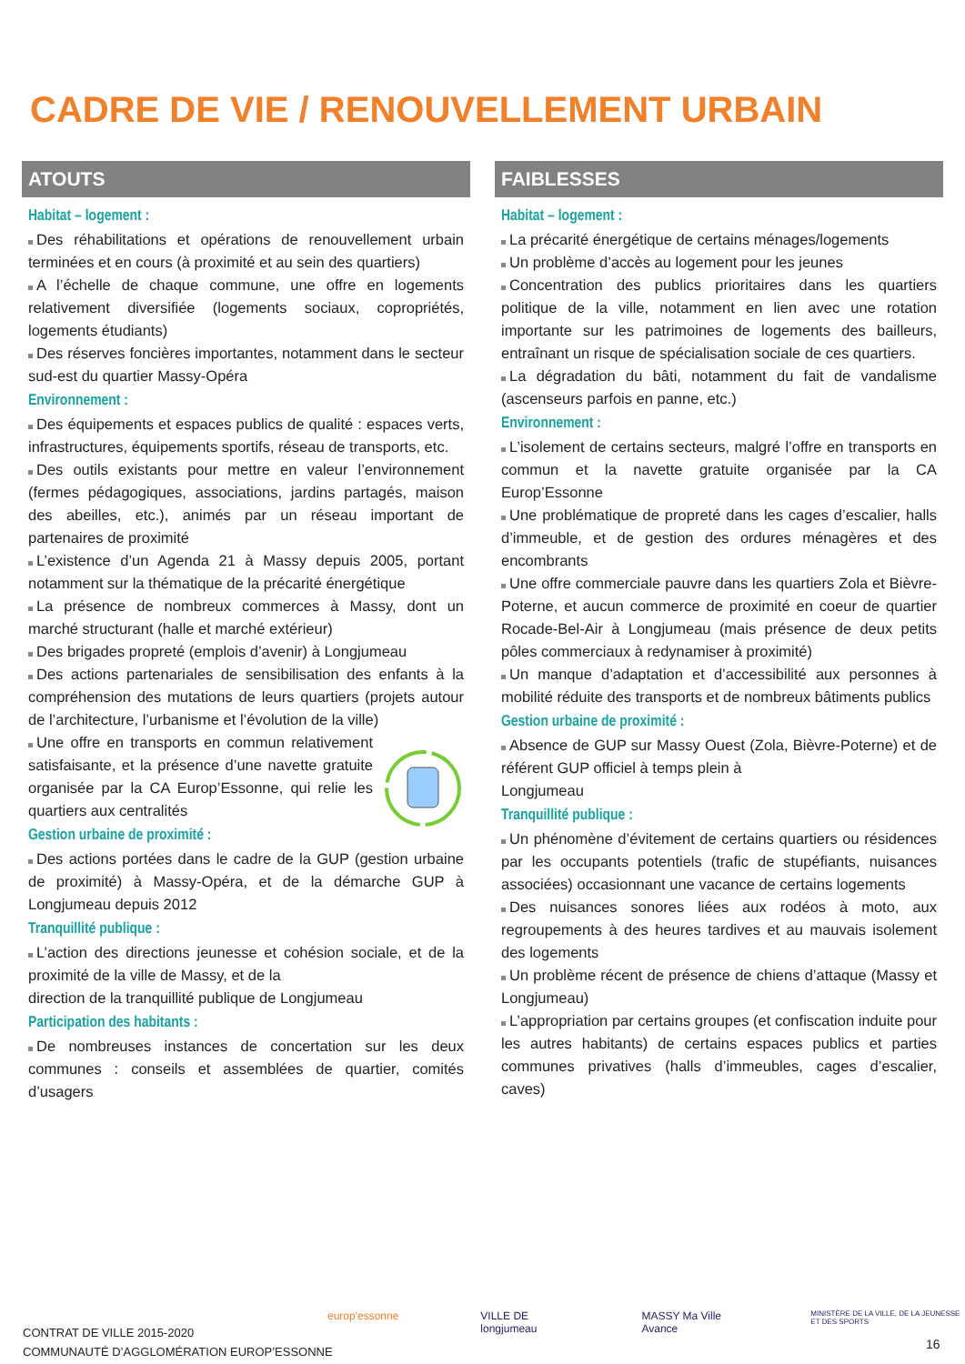CADRE DE VIE / RENOUVELLEMENT URBAIN
ATOUTS
Habitat – logement :
Des réhabilitations et opérations de renouvellement urbain terminées et en cours (à proximité et au sein des quartiers)
A l’échelle de chaque commune, une offre en logements relativement diversifiée (logements sociaux, copropriétés, logements étudiants)
Des réserves foncières importantes, notamment dans le secteur sud-est du quartier Massy-Opéra
Environnement :
Des équipements et espaces publics de qualité : espaces verts, infrastructures, équipements sportifs, réseau de transports, etc.
Des outils existants pour mettre en valeur l’environnement (fermes pédagogiques, associations, jardins partagés, maison des abeilles, etc.), animés par un réseau important de partenaires de proximité
L’existence d’un Agenda 21 à Massy depuis 2005, portant notamment sur la thématique de la précarité énergétique
La présence de nombreux commerces à Massy, dont un marché structurant (halle et marché extérieur)
Des brigades propreté (emplois d’avenir) à Longjumeau
Des actions partenariales de sensibilisation des enfants à la compréhension des mutations de leurs quartiers (projets autour de l’architecture, l’urbanisme et l’évolution de la ville)
Une offre en transports en commun relativement satisfaisante, et la présence d’une navette gratuite organisée par la CA Europ’Essonne, qui relie les quartiers aux centralités
Gestion urbaine de proximité :
Des actions portées dans le cadre de la GUP (gestion urbaine de proximité) à Massy-Opéra, et de la démarche GUP à Longjumeau depuis 2012
Tranquillité publique :
L’action des directions jeunesse et cohésion sociale, et de la proximité de la ville de Massy, et de la
direction de la tranquillité publique de Longjumeau
Participation des habitants :
De nombreuses instances de concertation sur les deux communes : conseils et assemblées de quartier, comités d’usagers
FAIBLESSES
Habitat – logement :
La précarité énergétique de certains ménages/logements
Un problème d’accès au logement pour les jeunes
Concentration des publics prioritaires dans les quartiers politique de la ville, notamment en lien avec une rotation importante sur les patrimoines de logements des bailleurs, entraînant un risque de spécialisation sociale de ces quartiers.
La dégradation du bâti, notamment du fait de vandalisme (ascenseurs parfois en panne, etc.)
Environnement :
L’isolement de certains secteurs, malgré l’offre en transports en commun et la navette gratuite organisée par la CA Europ’Essonne
Une problématique de propreté dans les cages d’escalier, halls d’immeuble, et de gestion des ordures ménagères et des encombrants
Une offre commerciale pauvre dans les quartiers Zola et Bièvre-Poterne, et aucun commerce de proximité en coeur de quartier Rocade-Bel-Air à Longjumeau (mais présence de deux petits pôles commerciaux à redynamiser à proximité)
Un manque d’adaptation et d’accessibilité aux personnes à mobilité réduite des transports et de nombreux bâtiments publics
Gestion urbaine de proximité :
Absence de GUP sur Massy Ouest (Zola, Bièvre-Poterne) et de référent GUP officiel à temps plein à
Longjumeau
Tranquillité publique :
Un phénomène d’évitement de certains quartiers ou résidences par les occupants potentiels (trafic de stupéfiants, nuisances associées) occasionnant une vacance de certains logements
Des nuisances sonores liées aux rodéos à moto, aux regroupements à des heures tardives et au mauvais isolement des logements
Un problème récent de présence de chiens d’attaque (Massy et Longjumeau)
L’appropriation par certains groupes (et confiscation induite pour les autres habitants) de certains espaces publics et parties communes privatives (halls d’immeubles, cages d’escalier, caves)
CONTRAT DE VILLE 2015-2020
COMMUNAUTÉ D’AGGLOMÉRATION EUROP’ESSONNE
europ'essonne VILLE DE longjumeau MASSY Ma Ville Avance MINISTÈRE DE LA VILLE, DE LA JEUNESSE ET DES SPORTS
16